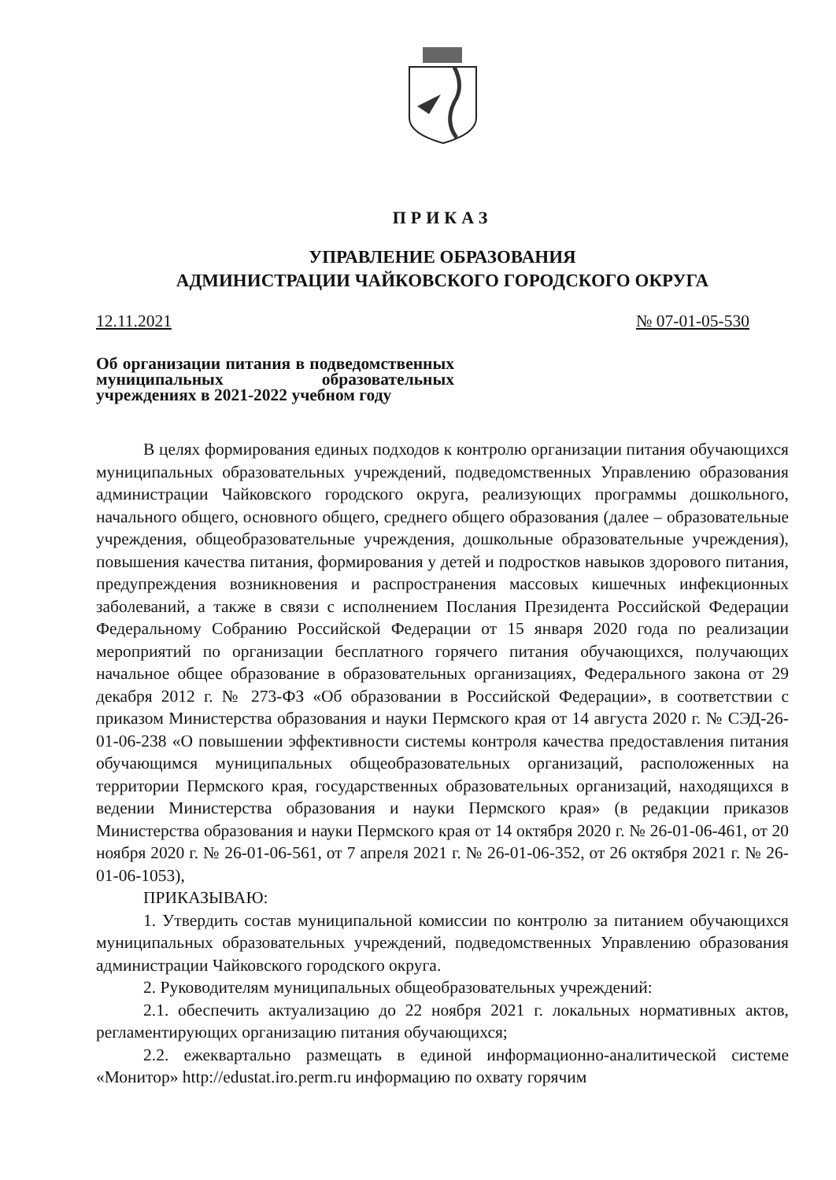ПРИКАЗ
УПРАВЛЕНИЕ ОБРАЗОВАНИЯ
АДМИНИСТРАЦИИ ЧАЙКОВСКОГО ГОРОДСКОГО ОКРУГА
12.11.2021 № 07-01-05-530
Об организации питания в подведомственных муниципальных образовательных учреждениях в 2021-2022 учебном году
В целях формирования единых подходов к контролю организации питания обучающихся муниципальных образовательных учреждений, подведомственных Управлению образования администрации Чайковского городского округа, реализующих программы дошкольного, начального общего, основного общего, среднего общего образования (далее – образовательные учреждения, общеобразовательные учреждения, дошкольные образовательные учреждения), повышения качества питания, формирования у детей и подростков навыков здорового питания, предупреждения возникновения и распространения массовых кишечных инфекционных заболеваний, а также в связи с исполнением Послания Президента Российской Федерации Федеральному Собранию Российской Федерации от 15 января 2020 года по реализации мероприятий по организации бесплатного горячего питания обучающихся, получающих начальное общее образование в образовательных организациях, Федерального закона от 29 декабря 2012 г. № 273-ФЗ «Об образовании в Российской Федерации», в соответствии с приказом Министерства образования и науки Пермского края от 14 августа 2020 г. № СЭД-26-01-06-238 «О повышении эффективности системы контроля качества предоставления питания обучающимся муниципальных общеобразовательных организаций, расположенных на территории Пермского края, государственных образовательных организаций, находящихся в ведении Министерства образования и науки Пермского края» (в редакции приказов Министерства образования и науки Пермского края от 14 октября 2020 г. № 26-01-06-461, от 20 ноября 2020 г. № 26-01-06-561, от 7 апреля 2021 г. № 26-01-06-352, от 26 октября 2021 г. № 26-01-06-1053),
ПРИКАЗЫВАЮ:
1. Утвердить состав муниципальной комиссии по контролю за питанием обучающихся муниципальных образовательных учреждений, подведомственных Управлению образования администрации Чайковского городского округа.
2. Руководителям муниципальных общеобразовательных учреждений:
2.1. обеспечить актуализацию до 22 ноября 2021 г. локальных нормативных актов, регламентирующих организацию питания обучающихся;
2.2. ежеквартально размещать в единой информационно-аналитической системе «Монитор» http://edustat.iro.perm.ru информацию по охвату горячим